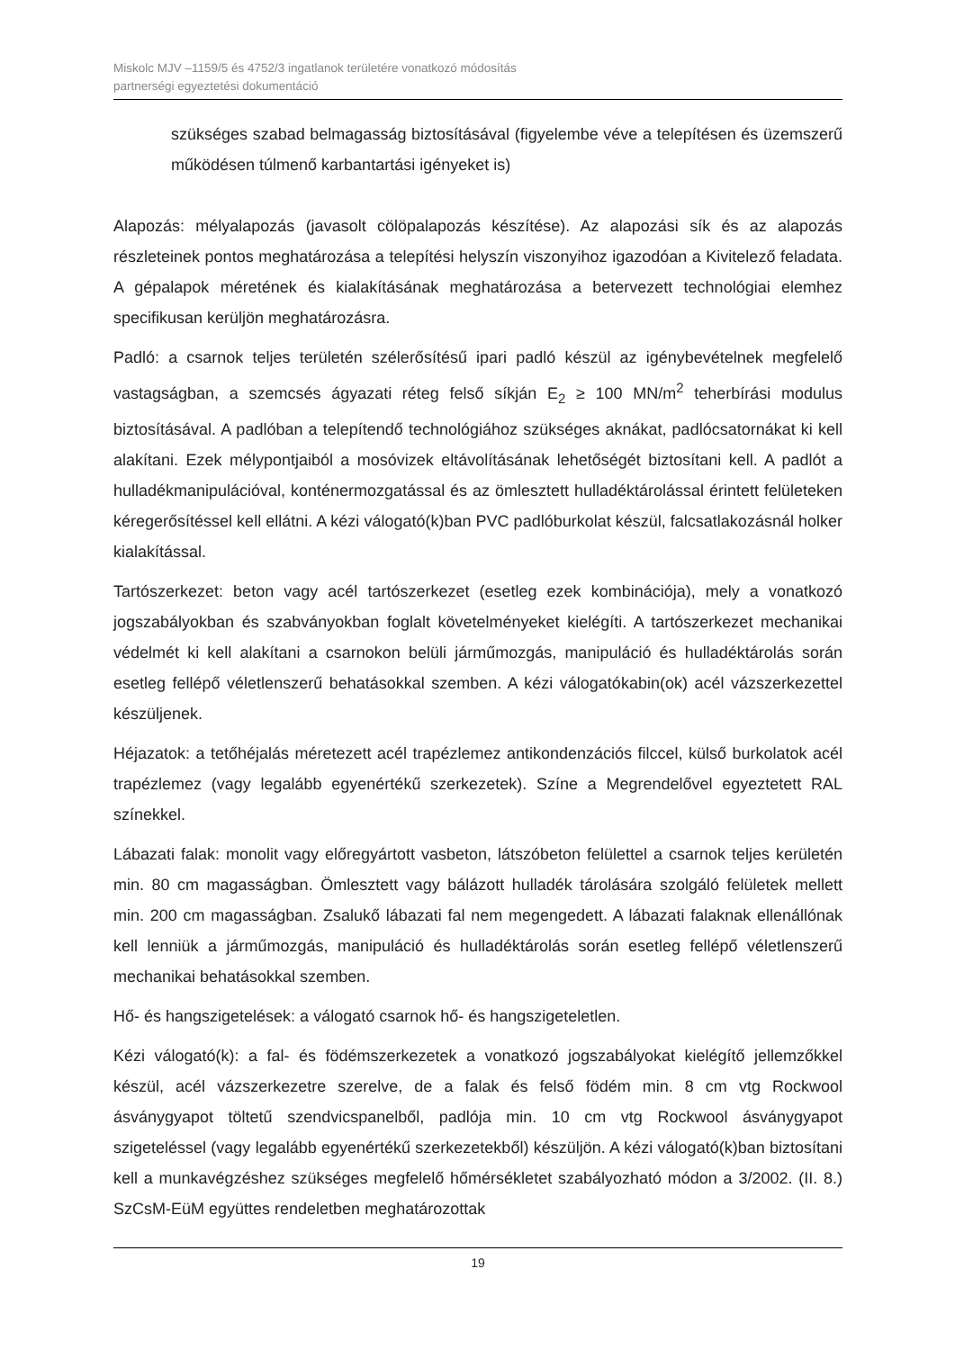Miskolc MJV –1159/5 és 4752/3 ingatlanok területére vonatkozó módosítás
partnerségi egyeztetési dokumentáció
szükséges szabad belmagasság biztosításával (figyelembe véve a telepítésen és üzemszerű működésen túlmenő karbantartási igényeket is)
Alapozás: mélyalapozás (javasolt cölöpalapozás készítése). Az alapozási sík és az alapozás részleteinek pontos meghatározása a telepítési helyszín viszonyihoz igazodóan a Kivitelező feladata. A gépalapok méretének és kialakításának meghatározása a betervezett technológiai elemhez specifikusan kerüljön meghatározásra.
Padló: a csarnok teljes területén szélerősítésű ipari padló készül az igénybevételnek megfelelő vastagságban, a szemcsés ágyazati réteg felső síkján E<sub>2</sub> ≥ 100 MN/m<sup>2</sup> teherbírási modulus biztosításával. A padlóban a telepítendő technológiához szükséges aknákat, padlócsatornákat ki kell alakítani. Ezek mélypontjaiból a mosóvizek eltávolításának lehetőségét biztosítani kell. A padlót a hulladékmanipulációval, konténermozgatással és az ömlesztett hulladéktárolással érintett felületeken kéregerősítéssel kell ellátni. A kézi válogató(k)ban PVC padlóburkolat készül, falcsatlakozásnál holker kialakítással.
Tartószerkezet: beton vagy acél tartószerkezet (esetleg ezek kombinációja), mely a vonatkozó jogszabályokban és szabványokban foglalt követelményeket kielégíti. A tartószerkezet mechanikai védelmét ki kell alakítani a csarnokon belüli járműmozgás, manipuláció és hulladéktárolás során esetleg fellépő véletlenszerű behatásokkal szemben. A kézi válogatókabin(ok) acél vázszerkezettel készüljenek.
Héjazatok: a tetőhéjalás méretezett acél trapézlemez antikondenzációs filccel, külső burkolatok acél trapézlemez (vagy legalább egyenértékű szerkezetek). Színe a Megrendelővel egyeztetett RAL színekkel.
Lábazati falak: monolit vagy előregyártott vasbeton, látszóbeton felülettel a csarnok teljes kerületén min. 80 cm magasságban. Ömlesztett vagy bálázott hulladék tárolására szolgáló felületek mellett min. 200 cm magasságban. Zsalukő lábazati fal nem megengedett. A lábazati falaknak ellenállónak kell lenniük a járműmozgás, manipuláció és hulladéktárolás során esetleg fellépő véletlenszerű mechanikai behatásokkal szemben.
Hő- és hangszigetelések: a válogató csarnok hő- és hangszigeteletlen.
Kézi válogató(k): a fal- és födémszerkezetek a vonatkozó jogszabályokat kielégítő jellemzőkkel készül, acél vázszerkezetre szerelve, de a falak és felső födém min. 8 cm vtg Rockwool ásványgyapot töltetű szendvicspanelből, padlója min. 10 cm vtg Rockwool ásványgyapot szigeteléssel (vagy legalább egyenértékű szerkezetekből) készüljön. A kézi válogató(k)ban biztosítani kell a munkavégzéshez szükséges megfelelő hőmérsékletet szabályozható módon a 3/2002. (II. 8.) SzCsM-EüM együttes rendeletben meghatározottak
19